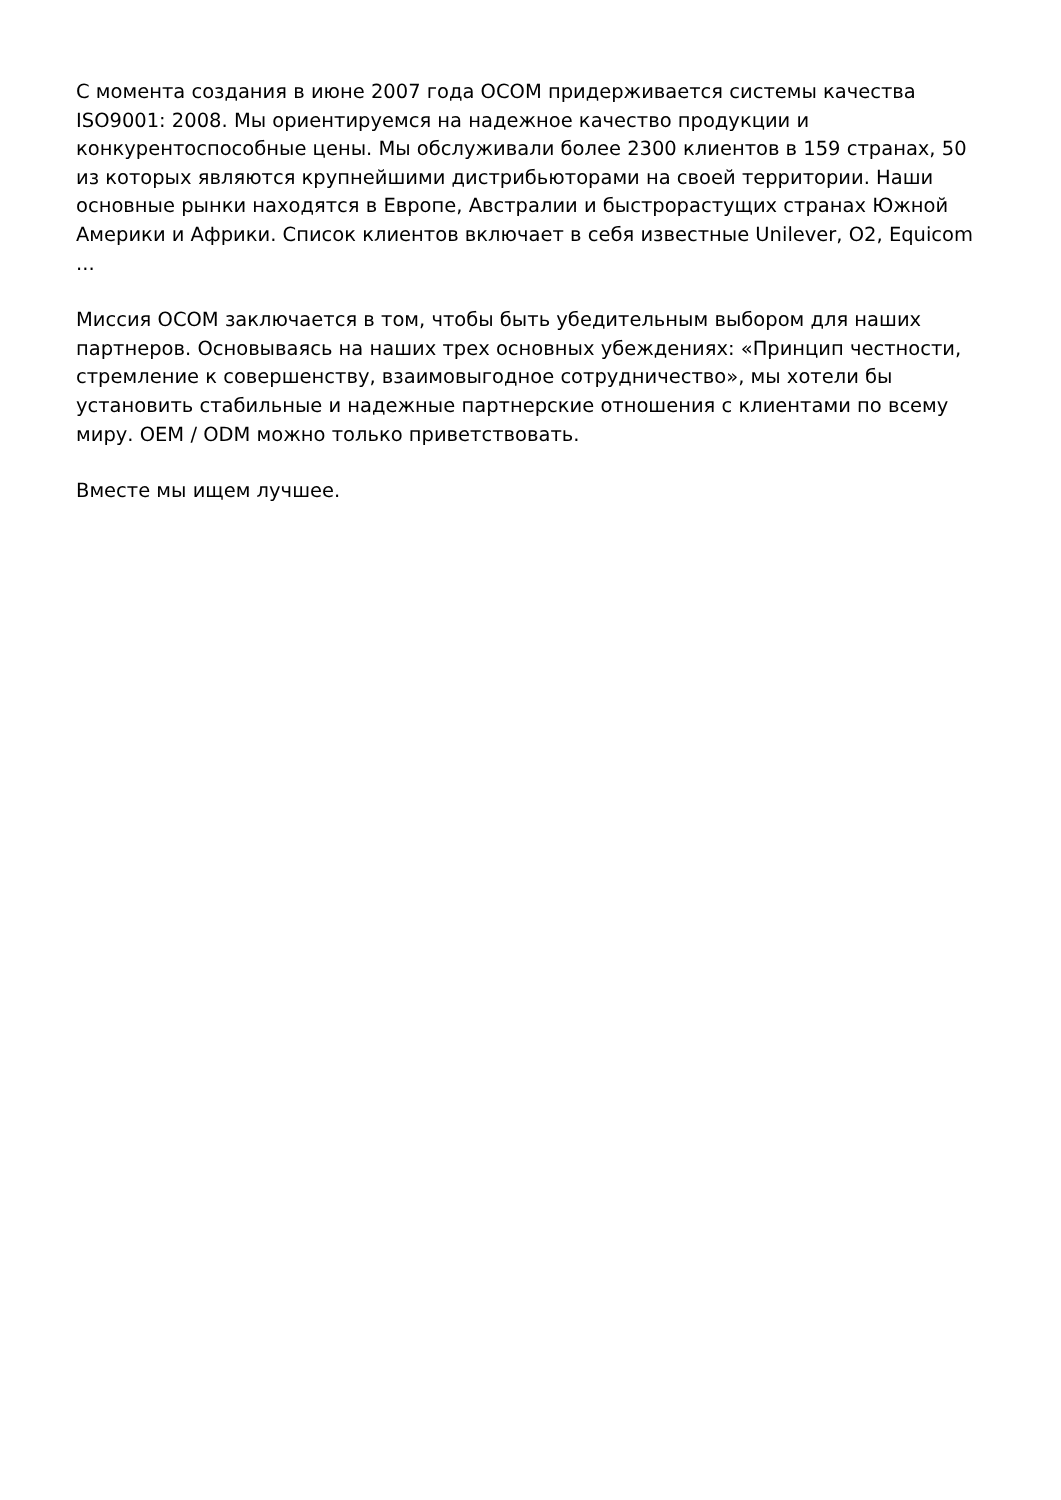С момента создания в июне 2007 года OCOM придерживается системы качества ISO9001: 2008. Мы ориентируемся на надежное качество продукции и конкурентоспособные цены. Мы обслуживали более 2300 клиентов в 159 странах, 50 из которых являются крупнейшими дистрибьюторами на своей территории. Наши основные рынки находятся в Европе, Австралии и быстрорастущих странах Южной Америки и Африки. Список клиентов включает в себя известные Unilever, O2, Equicom ...
Миссия OCOM заключается в том, чтобы быть убедительным выбором для наших партнеров. Основываясь на наших трех основных убеждениях: «Принцип честности, стремление к совершенству, взаимовыгодное сотрудничество», мы хотели бы установить стабильные и надежные партнерские отношения с клиентами по всему миру. OEM / ODM можно только приветствовать.
Вместе мы ищем лучшее.